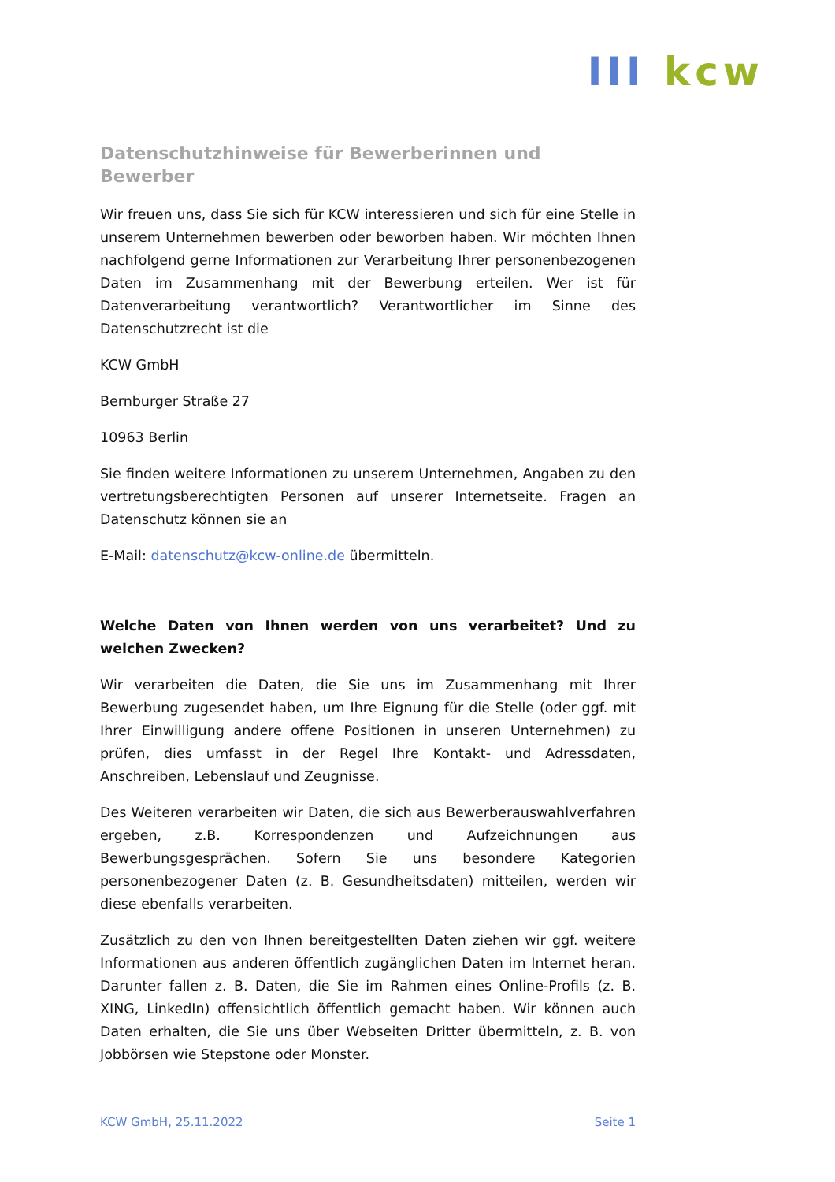III kcw
Datenschutzhinweise für Bewerberinnen und Bewerber
Wir freuen uns, dass Sie sich für KCW interessieren und sich für eine Stelle in unserem Unternehmen bewerben oder beworben haben. Wir möchten Ihnen nachfolgend gerne Informationen zur Verarbeitung Ihrer personenbezogenen Daten im Zusammenhang mit der Bewerbung erteilen. Wer ist für Datenverarbeitung verantwortlich? Verantwortlicher im Sinne des Datenschutzrecht ist die
KCW GmbH
Bernburger Straße 27
10963 Berlin
Sie finden weitere Informationen zu unserem Unternehmen, Angaben zu den vertretungsberechtigten Personen auf unserer Internetseite. Fragen an Datenschutz können sie an
E-Mail: datenschutz@kcw-online.de übermitteln.
Welche Daten von Ihnen werden von uns verarbeitet? Und zu welchen Zwecken?
Wir verarbeiten die Daten, die Sie uns im Zusammenhang mit Ihrer Bewerbung zugesendet haben, um Ihre Eignung für die Stelle (oder ggf. mit Ihrer Einwilligung andere offene Positionen in unseren Unternehmen) zu prüfen, dies umfasst in der Regel Ihre Kontakt- und Adressdaten, Anschreiben, Lebenslauf und Zeugnisse.
Des Weiteren verarbeiten wir Daten, die sich aus Bewerberauswahlverfahren ergeben, z.B. Korrespondenzen und Aufzeichnungen aus Bewerbungsgesprächen. Sofern Sie uns besondere Kategorien personenbezogener Daten (z. B. Gesundheitsdaten) mitteilen, werden wir diese ebenfalls verarbeiten.
Zusätzlich zu den von Ihnen bereitgestellten Daten ziehen wir ggf. weitere Informationen aus anderen öffentlich zugänglichen Daten im Internet heran. Darunter fallen z. B. Daten, die Sie im Rahmen eines Online-Profils (z. B. XING, LinkedIn) offensichtlich öffentlich gemacht haben. Wir können auch Daten erhalten, die Sie uns über Webseiten Dritter übermitteln, z. B. von Jobbörsen wie Stepstone oder Monster.
KCW GmbH, 25.11.2022 Seite 1